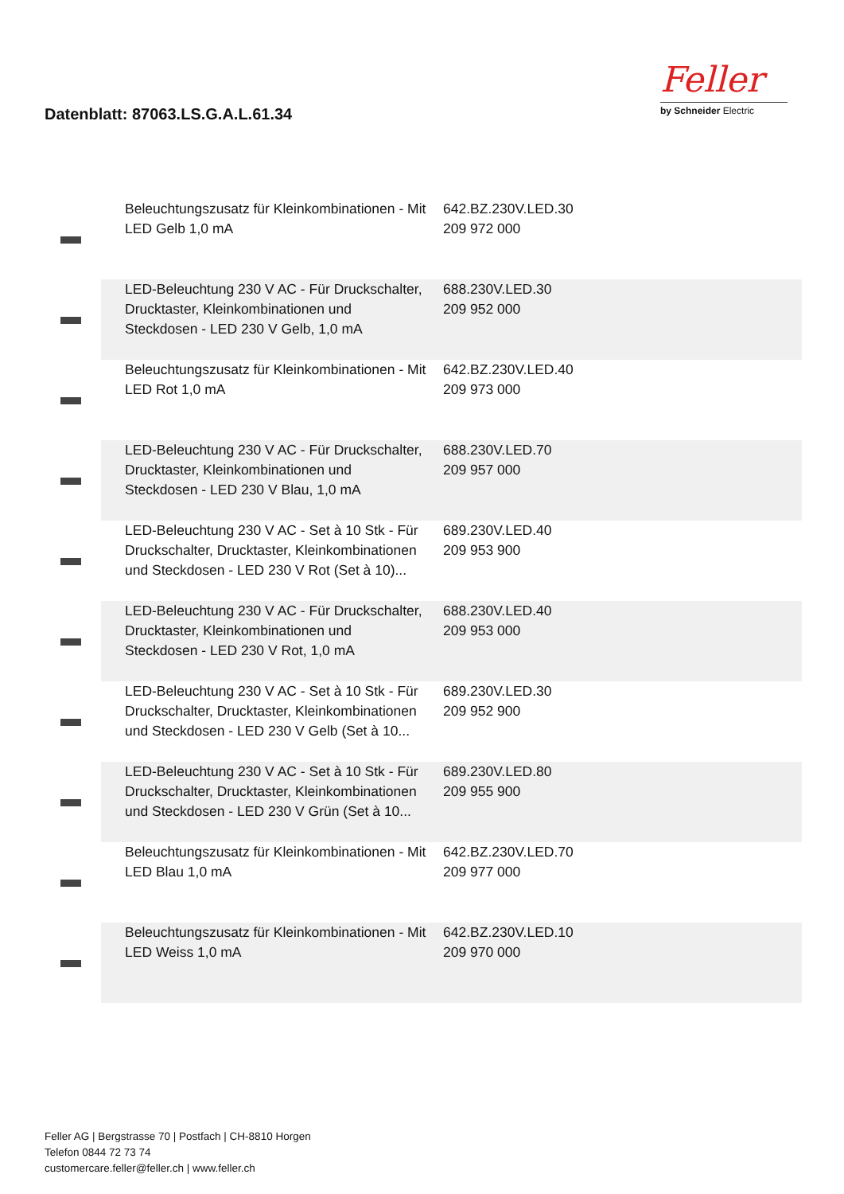Datenblatt: 87063.LS.G.A.L.61.34
Feller
by Schneider Electric
| | Beleuchtungszusatz für Kleinkombinationen - Mit LED Gelb 1,0 mA | 642.BZ.230V.LED.30 209 972 000 | |
| | LED-Beleuchtung 230 V AC - Für Druckschalter, Drucktaster, Kleinkombinationen und Steckdosen - LED 230 V Gelb, 1,0 mA | 688.230V.LED.30 209 952 000 | |
| | Beleuchtungszusatz für Kleinkombinationen - Mit LED Rot 1,0 mA | 642.BZ.230V.LED.40 209 973 000 | |
| | LED-Beleuchtung 230 V AC - Für Druckschalter, Drucktaster, Kleinkombinationen und Steckdosen - LED 230 V Blau, 1,0 mA | 688.230V.LED.70 209 957 000 | |
| | LED-Beleuchtung 230 V AC - Set à 10 Stk - Für Druckschalter, Drucktaster, Kleinkombinationen und Steckdosen - LED 230 V Rot (Set à 10)... | 689.230V.LED.40 209 953 900 | |
| | LED-Beleuchtung 230 V AC - Für Druckschalter, Drucktaster, Kleinkombinationen und Steckdosen - LED 230 V Rot, 1,0 mA | 688.230V.LED.40 209 953 000 | |
| | LED-Beleuchtung 230 V AC - Set à 10 Stk - Für Druckschalter, Drucktaster, Kleinkombinationen und Steckdosen - LED 230 V Gelb (Set à 10... | 689.230V.LED.30 209 952 900 | |
| | LED-Beleuchtung 230 V AC - Set à 10 Stk - Für Druckschalter, Drucktaster, Kleinkombinationen und Steckdosen - LED 230 V Grün (Set à 10... | 689.230V.LED.80 209 955 900 | |
| | Beleuchtungszusatz für Kleinkombinationen - Mit LED Blau 1,0 mA | 642.BZ.230V.LED.70 209 977 000 | |
| | Beleuchtungszusatz für Kleinkombinationen - Mit LED Weiss 1,0 mA | 642.BZ.230V.LED.10 209 970 000 | |
Feller AG | Bergstrasse 70 | Postfach | CH-8810 Horgen
Telefon 0844 72 73 74
customercare.feller@feller.ch | www.feller.ch